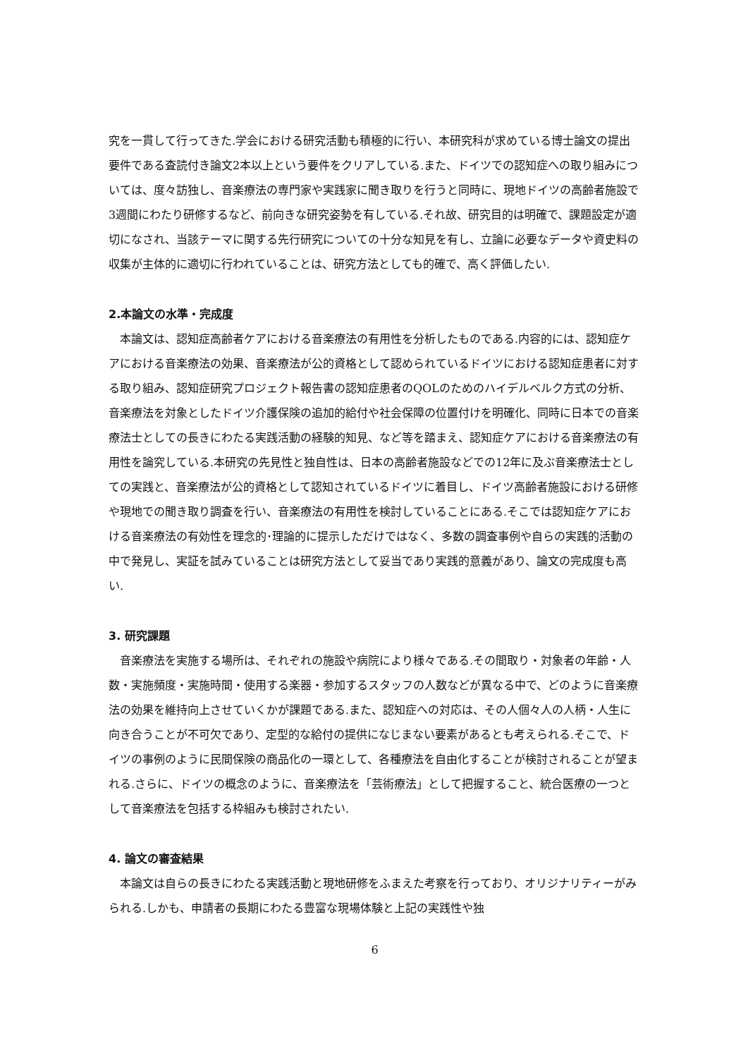究を一貫して行ってきた.学会における研究活動も積極的に行い、本研究科が求めている博士論文の提出要件である査読付き論文2本以上という要件をクリアしている.また、ドイツでの認知症への取り組みについては、度々訪独し、音楽療法の専門家や実践家に聞き取りを行うと同時に、現地ドイツの高齢者施設で3週間にわたり研修するなど、前向きな研究姿勢を有している.それ故、研究目的は明確で、課題設定が適切になされ、当該テーマに関する先行研究についての十分な知見を有し、立論に必要なデータや資史料の収集が主体的に適切に行われていることは、研究方法としても的確で、高く評価したい.
2.本論文の水準・完成度
本論文は、認知症高齢者ケアにおける音楽療法の有用性を分析したものである.内容的には、認知症ケアにおける音楽療法の効果、音楽療法が公的資格として認められているドイツにおける認知症患者に対する取り組み、認知症研究プロジェクト報告書の認知症患者のQOLのためのハイデルベルク方式の分析、音楽療法を対象としたドイツ介護保険の追加的給付や社会保障の位置付けを明確化、同時に日本での音楽療法士としての長きにわたる実践活動の経験的知見、など等を踏まえ、認知症ケアにおける音楽療法の有用性を論究している.本研究の先見性と独自性は、日本の高齢者施設などでの12年に及ぶ音楽療法士としての実践と、音楽療法が公的資格として認知されているドイツに着目し、ドイツ高齢者施設における研修や現地での聞き取り調査を行い、音楽療法の有用性を検討していることにある.そこでは認知症ケアにおける音楽療法の有効性を理念的･理論的に提示しただけではなく、多数の調査事例や自らの実践的活動の中で発見し、実証を試みていることは研究方法として妥当であり実践的意義があり、論文の完成度も高い.
3. 研究課題
音楽療法を実施する場所は、それぞれの施設や病院により様々である.その間取り・対象者の年齢・人数・実施頻度・実施時間・使用する楽器・参加するスタッフの人数などが異なる中で、どのように音楽療法の効果を維持向上させていくかが課題である.また、認知症への対応は、その人個々人の人柄・人生に向き合うことが不可欠であり、定型的な給付の提供になじまない要素があるとも考えられる.そこで、ドイツの事例のように民間保険の商品化の一環として、各種療法を自由化することが検討されることが望まれる.さらに、ドイツの概念のように、音楽療法を「芸術療法」として把握すること、統合医療の一つとして音楽療法を包括する枠組みも検討されたい.
4. 論文の審査結果
本論文は自らの長きにわたる実践活動と現地研修をふまえた考察を行っており、オリジナリティーがみられる.しかも、申請者の長期にわたる豊富な現場体験と上記の実践性や独
6